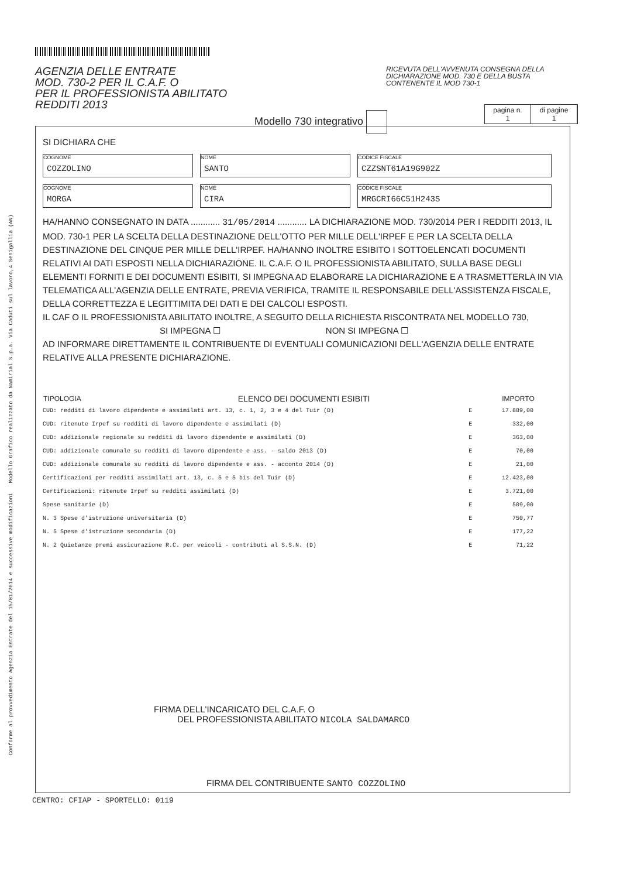Conforme al provvedimento Agenzia Entrate del 15/01/2014 e successive modificazioni Modello Grafico realizzato da Namirial S.p.a. Via Caduti sul lavoro,4 Senigallia (AN)
AGENZIA DELLE ENTRATE
MOD. 730-2 PER IL C.A.F. O
PER IL PROFESSIONISTA ABILITATO
REDDITI 2013
RICEVUTA DELL'AVVENUTA CONSEGNA DELLA DICHIARAZIONE MOD. 730 E DELLA BUSTA CONTENENTE IL MOD 730-1
Modello 730 integrativo
pagina n.
1
di pagine
1
SI DICHIARA CHE
COGNOME
COZZOLINO
NOME
SANTO
CODICE FISCALE
CZZSNT61A19G902Z
COGNOME
MORGA
NOME
CIRA
CODICE FISCALE
MRGCRI66C51H243S
HA/HANNO CONSEGNATO IN DATA ............ 31/05/2014 ............ LA DICHIARAZIONE MOD. 730/2014 PER I REDDITI 2013, IL MOD. 730-1 PER LA SCELTA DELLA DESTINAZIONE DELL'OTTO PER MILLE DELL'IRPEF E PER LA SCELTA DELLA DESTINAZIONE DEL CINQUE PER MILLE DELL'IRPEF. HA/HANNO INOLTRE ESIBITO I SOTTOELENCATI DOCUMENTI RELATIVI AI DATI ESPOSTI NELLA DICHIARAZIONE. IL C.A.F. O IL PROFESSIONISTA ABILITATO, SULLA BASE DEGLI ELEMENTI FORNITI E DEI DOCUMENTI ESIBITI, SI IMPEGNA AD ELABORARE LA DICHIARAZIONE E A TRASMETTERLA IN VIA TELEMATICA ALL'AGENZIA DELLE ENTRATE, PREVIA VERIFICA, TRAMITE IL RESPONSABILE DELL'ASSISTENZA FISCALE, DELLA CORRETTEZZA E LEGITTIMITA DEI DATI E DEI CALCOLI ESPOSTI.
IL CAF O IL PROFESSIONISTA ABILITATO INOLTRE, A SEGUITO DELLA RICHIESTA RISCONTRATA NEL MODELLO 730,
SI IMPEGNA ☐ NON SI IMPEGNA ☐
AD INFORMARE DIRETTAMENTE IL CONTRIBUENTE DI EVENTUALI COMUNICAZIONI DELL'AGENZIA DELLE ENTRATE RELATIVE ALLA PRESENTE DICHIARAZIONE.
| TIPOLOGIA | ELENCO DEI DOCUMENTI ESIBITI | | IMPORTO |
| --- | --- | --- | --- |
| CUD: redditi di lavoro dipendente e assimilati art. 13, c. 1, 2, 3 e 4 del Tuir (D) | | E | 17.889,00 |
| CUD: ritenute Irpef su redditi di lavoro dipendente e assimilati (D) | | E | 332,00 |
| CUD: addizionale regionale su redditi di lavoro dipendente e assimilati (D) | | E | 363,00 |
| CUD: addizionale comunale su redditi di lavoro dipendente e ass. - saldo 2013 (D) | | E | 70,00 |
| CUD: addizionale comunale su redditi di lavoro dipendente e ass. - acconto 2014 (D) | | E | 21,00 |
| Certificazioni per redditi assimilati art. 13, c. 5 e 5 bis del Tuir (D) | | E | 12.423,00 |
| Certificazioni: ritenute Irpef su redditi assimilati (D) | | E | 3.721,00 |
| Spese sanitarie (D) | | E | 509,00 |
| N. 3 Spese d'istruzione universitaria (D) | | E | 750,77 |
| N. 5 Spese d'istruzione secondaria (D) | | E | 177,22 |
| N. 2 Quietanze premi assicurazione R.C. per veicoli - contributi al S.S.N. (D) | | E | 71,22 |
FIRMA DELL'INCARICATO DEL C.A.F. O
DEL PROFESSIONISTA ABILITATO NICOLA SALDAMARCO
FIRMA DEL CONTRIBUENTE SANTO COZZOLINO
CENTRO: CFIAP - SPORTELLO: 0119